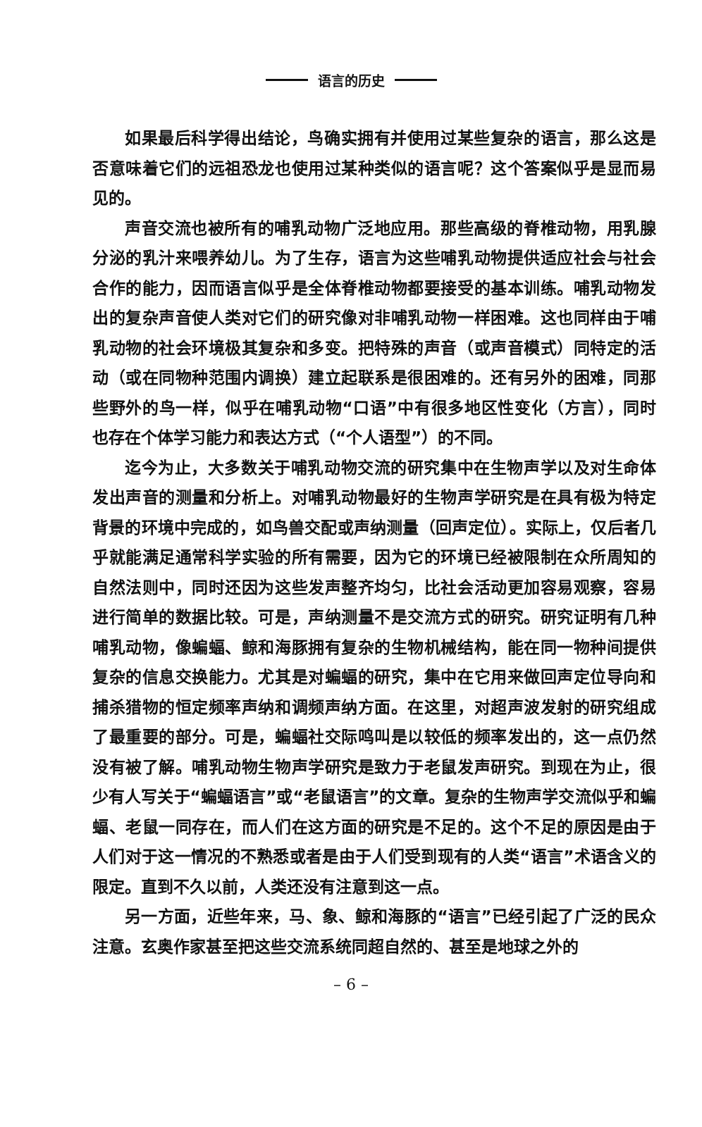语言的历史
如果最后科学得出结论，鸟确实拥有并使用过某些复杂的语言，那么这是否意味着它们的远祖恐龙也使用过某种类似的语言呢？这个答案似乎是显而易见的。
声音交流也被所有的哺乳动物广泛地应用。那些高级的脊椎动物，用乳腺分泌的乳汁来喂养幼儿。为了生存，语言为这些哺乳动物提供适应社会与社会合作的能力，因而语言似乎是全体脊椎动物都要接受的基本训练。哺乳动物发出的复杂声音使人类对它们的研究像对非哺乳动物一样困难。这也同样由于哺乳动物的社会环境极其复杂和多变。把特殊的声音（或声音模式）同特定的活动（或在同物种范围内调换）建立起联系是很困难的。还有另外的困难，同那些野外的鸟一样，似乎在哺乳动物“口语”中有很多地区性变化（方言），同时也存在个体学习能力和表达方式（“个人语型”）的不同。
迄今为止，大多数关于哺乳动物交流的研究集中在生物声学以及对生命体发出声音的测量和分析上。对哺乳动物最好的生物声学研究是在具有极为特定背景的环境中完成的，如鸟兽交配或声纳测量（回声定位）。实际上，仅后者几乎就能满足通常科学实验的所有需要，因为它的环境已经被限制在众所周知的自然法则中，同时还因为这些发声整齐均匀，比社会活动更加容易观察，容易进行简单的数据比较。可是，声纳测量不是交流方式的研究。研究证明有几种哺乳动物，像蝙蝠、鲸和海豚拥有复杂的生物机械结构，能在同一物种间提供复杂的信息交换能力。尤其是对蝙蝠的研究，集中在它用来做回声定位导向和捕杀猎物的恒定频率声纳和调频声纳方面。在这里，对超声波发射的研究组成了最重要的部分。可是，蝙蝠社交际鸣叫是以较低的频率发出的，这一点仍然没有被了解。哺乳动物生物声学研究是致力于老鼠发声研究。到现在为止，很少有人写关于“蝙蝠语言”或“老鼠语言”的文章。复杂的生物声学交流似乎和蝙蝠、老鼠一同存在，而人们在这方面的研究是不足的。这个不足的原因是由于人们对于这一情况的不熟悉或者是由于人们受到现有的人类“语言”术语含义的限定。直到不久以前，人类还没有注意到这一点。
另一方面，近些年来，马、象、鲸和海豚的“语言”已经引起了广泛的民众注意。玄奥作家甚至把这些交流系统同超自然的、甚至是地球之外的
– 6 –